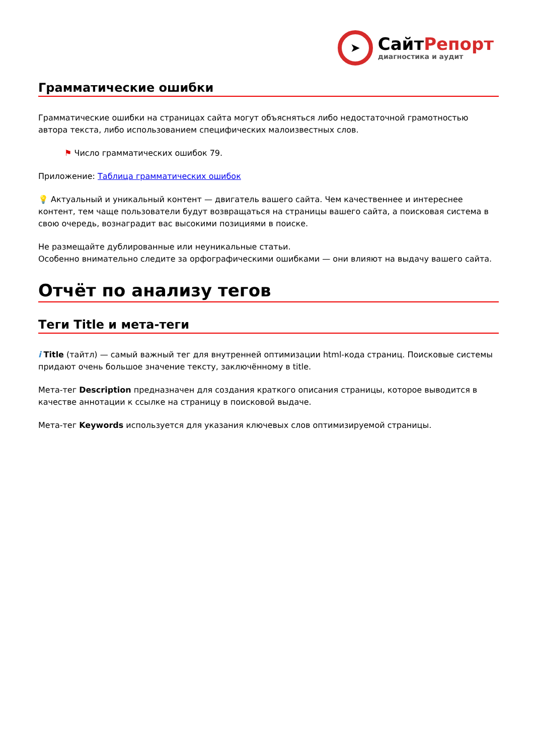➤
СайтРепорт
диагностика и аудит
Грамматические ошибки
Грамматические ошибки на страницах сайта могут объясняться либо недостаточной грамотностью автора текста, либо использованием специфических малоизвестных слов.
⚑ Число грамматических ошибок 79.
Приложение: Таблица грамматических ошибок
💡 Актуальный и уникальный контент — двигатель вашего сайта. Чем качественнее и интереснее контент, тем чаще пользователи будут возвращаться на страницы вашего сайта, а поисковая система в свою очередь, вознаградит вас высокими позициями в поиске.
Не размещайте дублированные или неуникальные статьи.
Особенно внимательно следите за орфографическими ошибками — они влияют на выдачу вашего сайта.
Отчёт по анализу тегов
Теги Title и мета-теги
i Title (тайтл) — самый важный тег для внутренней оптимизации html-кода страниц. Поисковые системы придают очень большое значение тексту, заключённому в title.
Мета-тег Description предназначен для создания краткого описания страницы, которое выводится в качестве аннотации к ссылке на страницу в поисковой выдаче.
Мета-тег Keywords используется для указания ключевых слов оптимизируемой страницы.